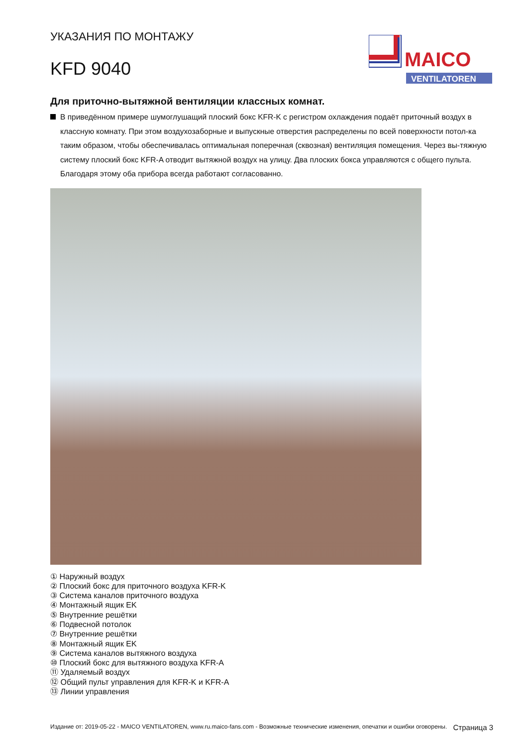УКАЗАНИЯ ПО МОНТАЖУ
KFD 9040
MAICO
VENTILATOREN
Для приточно-вытяжной вентиляции классных комнат.
В приведённом примере шумоглушащий плоский бокс KFR-K с регистром охлаждения подаёт приточный воздух в классную комнату. При этом воздухозаборные и выпускные отверстия распределены по всей поверхности потол-ка таким образом, чтобы обеспечивалась оптимальная поперечная (сквозная) вентиляция помещения. Через вы-тяжную систему плоский бокс KFR-A отводит вытяжной воздух на улицу. Два плоских бокса управляются с общего пульта. Благодаря этому оба прибора всегда работают согласованно.
① Наружный воздух
② Плоский бокс для приточного воздуха KFR-K
③ Система каналов приточного воздуха
④ Монтажный ящик EK
⑤ Внутренние решётки
⑥ Подвесной потолок
⑦ Внутренние решётки
⑧ Монтажный ящик EK
⑨ Система каналов вытяжного воздуха
⑩ Плоский бокс для вытяжного воздуха KFR-A
⑪ Удаляемый воздух
⑫ Общий пульт управления для KFR-K и KFR-A
⑬ Линии управления
Издание от: 2019-05-22 - MAICO VENTILATOREN, www.ru.maico-fans.com - Возможные технические изменения, опечатки и ошибки оговорены.
Страница 3